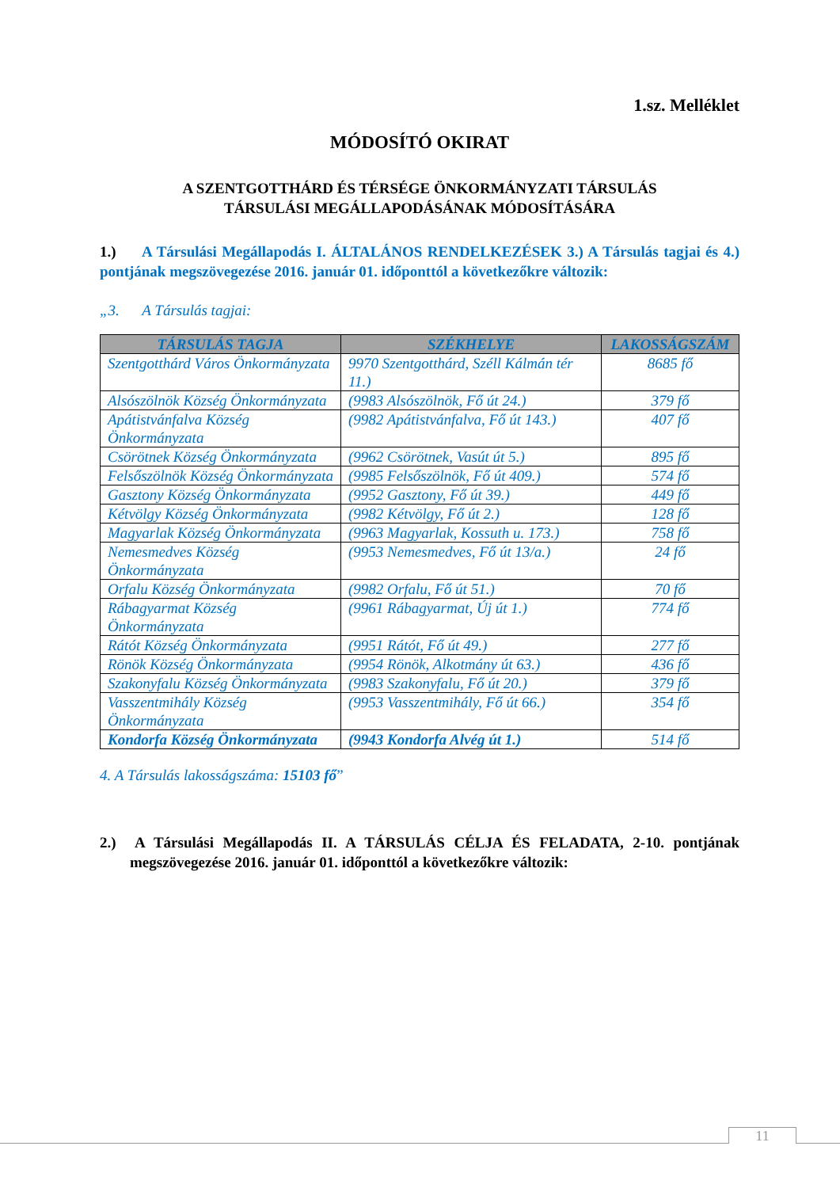1.sz. Melléklet
MÓDOSÍTÓ OKIRAT
A SZENTGOTTHÁRD ÉS TÉRSÉGE ÖNKORMÁNYZATI TÁRSULÁS
TÁRSULÁSI MEGÁLLAPODÁSÁNAK MÓDOSÍTÁSÁRA
1.) A Társulási Megállapodás I. ÁLTALÁNOS RENDELKEZÉSEK 3.) A Társulás tagjai és 4.) pontjának megszövegezése 2016. január 01. időponttól a következőkre változik:
„3. A Társulás tagjai:
| TÁRSULÁS TAGJA | SZÉKHELYE | LAKOSSÁGSZÁM |
| --- | --- | --- |
| Szentgotthárd Város Önkormányzata | 9970 Szentgotthárd, Széll Kálmán tér 11.) | 8685 fő |
| Alsószölnök Község Önkormányzata | (9983 Alsószölnök, Fő út 24.) | 379 fő |
| Apátistvánfalva Község Önkormányzata | (9982 Apátistvánfalva, Fő út 143.) | 407 fő |
| Csörötnek Község Önkormányzata | (9962 Csörötnek, Vasút út 5.) | 895 fő |
| Felsőszölnök Község Önkormányzata | (9985 Felsőszölnök, Fő út 409.) | 574 fő |
| Gasztony Község Önkormányzata | (9952 Gasztony, Fő út 39.) | 449 fő |
| Kétvölgy Község Önkormányzata | (9982 Kétvölgy, Fő út 2.) | 128 fő |
| Magyarlak Község Önkormányzata | (9963 Magyarlak, Kossuth u. 173.) | 758 fő |
| Nemesmedves Község Önkormányzata | (9953 Nemesmedves, Fő út 13/a.) | 24 fő |
| Orfalu Község Önkormányzata | (9982 Orfalu, Fő út 51.) | 70 fő |
| Rábagyarmat Község Önkormányzata | (9961 Rábagyarmat, Új út 1.) | 774 fő |
| Rátót Község Önkormányzata | (9951 Rátót, Fő út 49.) | 277 fő |
| Rönök Község Önkormányzata | (9954 Rönök, Alkotmány út 63.) | 436 fő |
| Szakonyfalu Község Önkormányzata | (9983 Szakonyfalu, Fő út 20.) | 379 fő |
| Vasszentmihály Község Önkormányzata | (9953 Vasszentmihály, Fő út 66.) | 354 fő |
| Kondorfa Község Önkormányzata | (9943 Kondorfa Alvég út 1.) | 514 fő |
4. A Társulás lakosságszáma: 15103 fő”
2.) A Társulási Megállapodás II. A TÁRSULÁS CÉLJA ÉS FELADATA, 2-10. pontjának megszövegezése 2016. január 01. időponttól a következőkre változik:
11